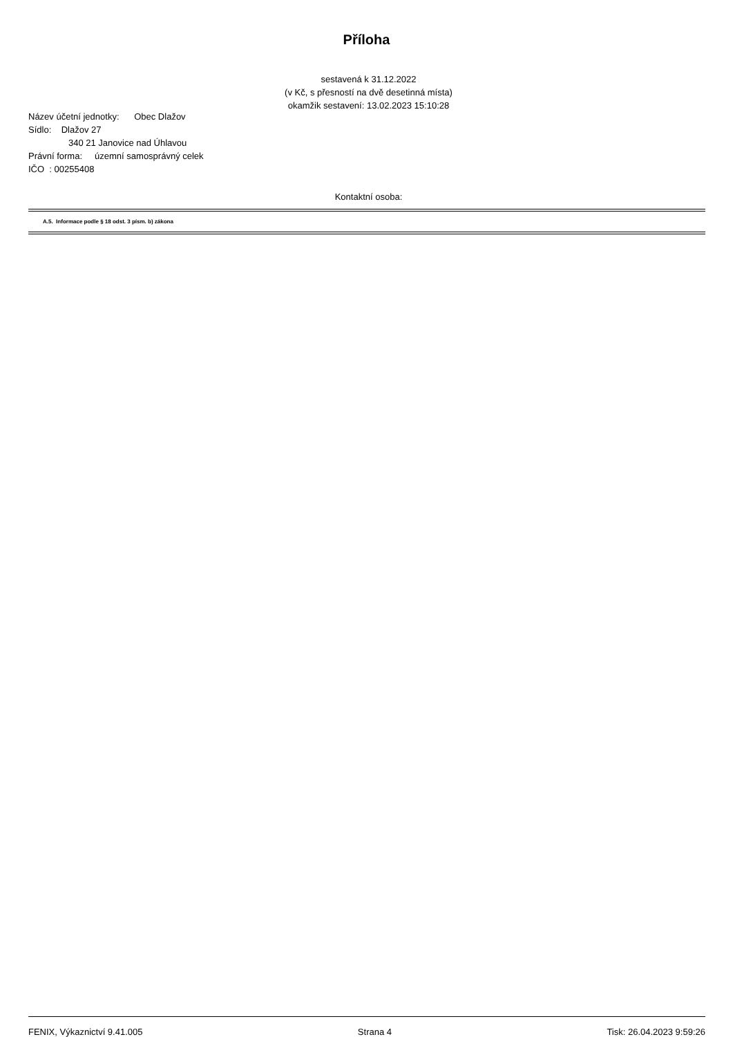Příloha
sestavená k 31.12.2022
(v Kč, s přesností na dvě desetinná místa)
okamžik sestavení: 13.02.2023 15:10:28
Název účetní jednotky: Obec Dlažov
Sídlo: Dlažov 27
340 21 Janovice nad Úhlavou
Právní forma: územní samosprávný celek
IČO : 00255408
Kontaktní osoba:
A.5. Informace podle § 18 odst. 3 písm. b) zákona
FENIX, Výkaznictví 9.41.005 Strana 4 Tisk: 26.04.2023 9:59:26